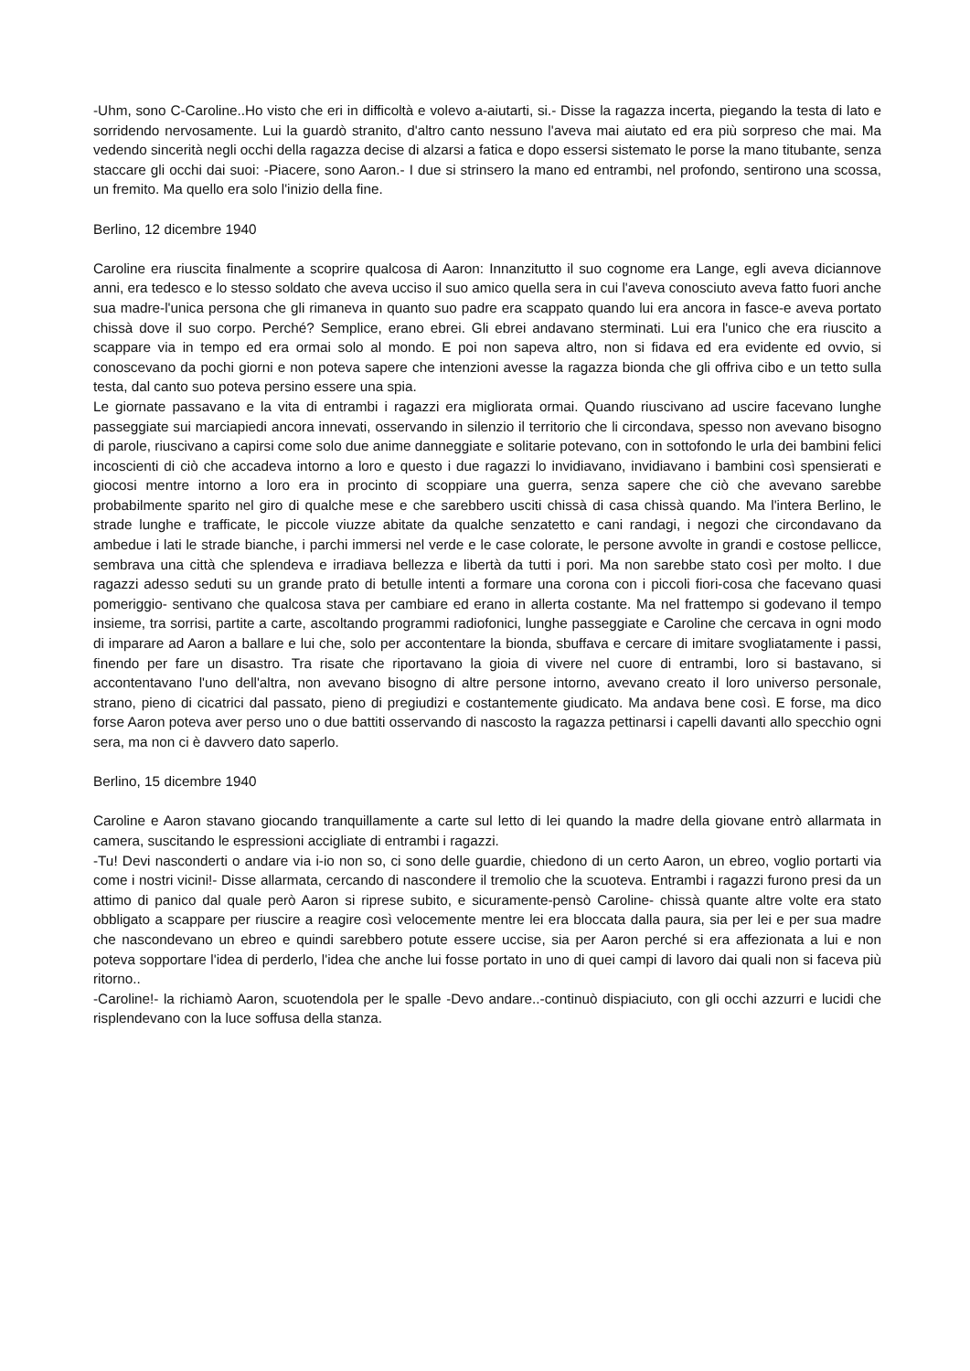-Uhm, sono C-Caroline..Ho visto che eri in difficoltà e volevo a-aiutarti, si.- Disse la ragazza incerta, piegando la testa di lato e sorridendo nervosamente. Lui la guardò stranito, d'altro canto nessuno l'aveva mai aiutato ed era più sorpreso che mai. Ma vedendo sincerità negli occhi della ragazza decise di alzarsi a fatica e dopo essersi sistemato le porse la mano titubante, senza staccare gli occhi dai suoi: -Piacere, sono Aaron.- I due si strinsero la mano ed entrambi, nel profondo, sentirono una scossa, un fremito. Ma quello era solo l'inizio della fine.
Berlino, 12 dicembre 1940
Caroline era riuscita finalmente a scoprire qualcosa di Aaron: Innanzitutto il suo cognome era Lange, egli aveva diciannove anni, era tedesco e lo stesso soldato che aveva ucciso il suo amico quella sera in cui l'aveva conosciuto aveva fatto fuori anche sua madre-l'unica persona che gli rimaneva in quanto suo padre era scappato quando lui era ancora in fasce-e aveva portato chissà dove il suo corpo. Perché? Semplice, erano ebrei. Gli ebrei andavano sterminati. Lui era l'unico che era riuscito a scappare via in tempo ed era ormai solo al mondo. E poi non sapeva altro, non si fidava ed era evidente ed ovvio, si conoscevano da pochi giorni e non poteva sapere che intenzioni avesse la ragazza bionda che gli offriva cibo e un tetto sulla testa, dal canto suo poteva persino essere una spia.
Le giornate passavano e la vita di entrambi i ragazzi era migliorata ormai. Quando riuscivano ad uscire facevano lunghe passeggiate sui marciapiedi ancora innevati, osservando in silenzio il territorio che li circondava, spesso non avevano bisogno di parole, riuscivano a capirsi come solo due anime danneggiate e solitarie potevano, con in sottofondo le urla dei bambini felici incoscienti di ciò che accadeva intorno a loro e questo i due ragazzi lo invidiavano, invidiavano i bambini così spensierati e giocosi mentre intorno a loro era in procinto di scoppiare una guerra, senza sapere che ciò che avevano sarebbe probabilmente sparito nel giro di qualche mese e che sarebbero usciti chissà di casa chissà quando. Ma l'intera Berlino, le strade lunghe e trafficate, le piccole viuzze abitate da qualche senzatetto e cani randagi, i negozi che circondavano da ambedue i lati le strade bianche, i parchi immersi nel verde e le case colorate, le persone avvolte in grandi e costose pellicce, sembrava una città che splendeva e irradiava bellezza e libertà da tutti i pori. Ma non sarebbe stato così per molto. I due ragazzi adesso seduti su un grande prato di betulle intenti a formare una corona con i piccoli fiori-cosa che facevano quasi pomeriggio- sentivano che qualcosa stava per cambiare ed erano in allerta costante. Ma nel frattempo si godevano il tempo insieme, tra sorrisi, partite a carte, ascoltando programmi radiofonici, lunghe passeggiate e Caroline che cercava in ogni modo di imparare ad Aaron a ballare e lui che, solo per accontentare la bionda, sbuffava e cercare di imitare svogliatamente i passi, finendo per fare un disastro. Tra risate che riportavano la gioia di vivere nel cuore di entrambi, loro si bastavano, si accontentavano l'uno dell'altra, non avevano bisogno di altre persone intorno, avevano creato il loro universo personale, strano, pieno di cicatrici dal passato, pieno di pregiudizi e costantemente giudicato. Ma andava bene così. E forse, ma dico forse Aaron poteva aver perso uno o due battiti osservando di nascosto la ragazza pettinarsi i capelli davanti allo specchio ogni sera, ma non ci è davvero dato saperlo.
Berlino, 15 dicembre 1940
Caroline e Aaron stavano giocando tranquillamente a carte sul letto di lei quando la madre della giovane entrò allarmata in camera, suscitando le espressioni accigliate di entrambi i ragazzi.
-Tu! Devi nasconderti o andare via i-io non so, ci sono delle guardie, chiedono di un certo Aaron, un ebreo, voglio portarti via come i nostri vicini!- Disse allarmata, cercando di nascondere il tremolio che la scuoteva. Entrambi i ragazzi furono presi da un attimo di panico dal quale però Aaron si riprese subito, e sicuramente-pensò Caroline- chissà quante altre volte era stato obbligato a scappare per riuscire a reagire così velocemente mentre lei era bloccata dalla paura, sia per lei e per sua madre che nascondevano un ebreo e quindi sarebbero potute essere uccise, sia per Aaron perché si era affezionata a lui e non poteva sopportare l'idea di perderlo, l'idea che anche lui fosse portato in uno di quei campi di lavoro dai quali non si faceva più ritorno..
-Caroline!- la richiamò Aaron, scuotendola per le spalle -Devo andare..-continuò dispiaciuto, con gli occhi azzurri e lucidi che risplendevano con la luce soffusa della stanza.